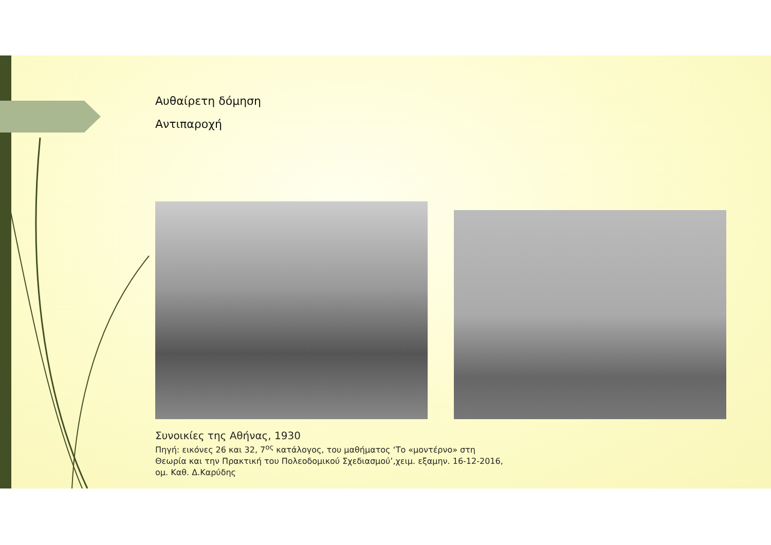Αυθαίρετη δόμηση
Αντιπαροχή
Συνοικίες της Αθήνας, 1930
Πηγή: εικόνες 26 και 32, 7<sup>ος</sup> κατάλογος, του μαθήματος ‘Το «μοντέρνο» στη
Θεωρία και την Πρακτική του Πολεοδομικού Σχεδιασμού’,χειμ. εξαμην. 16-12-2016,
ομ. Καθ. Δ.Καρύδης